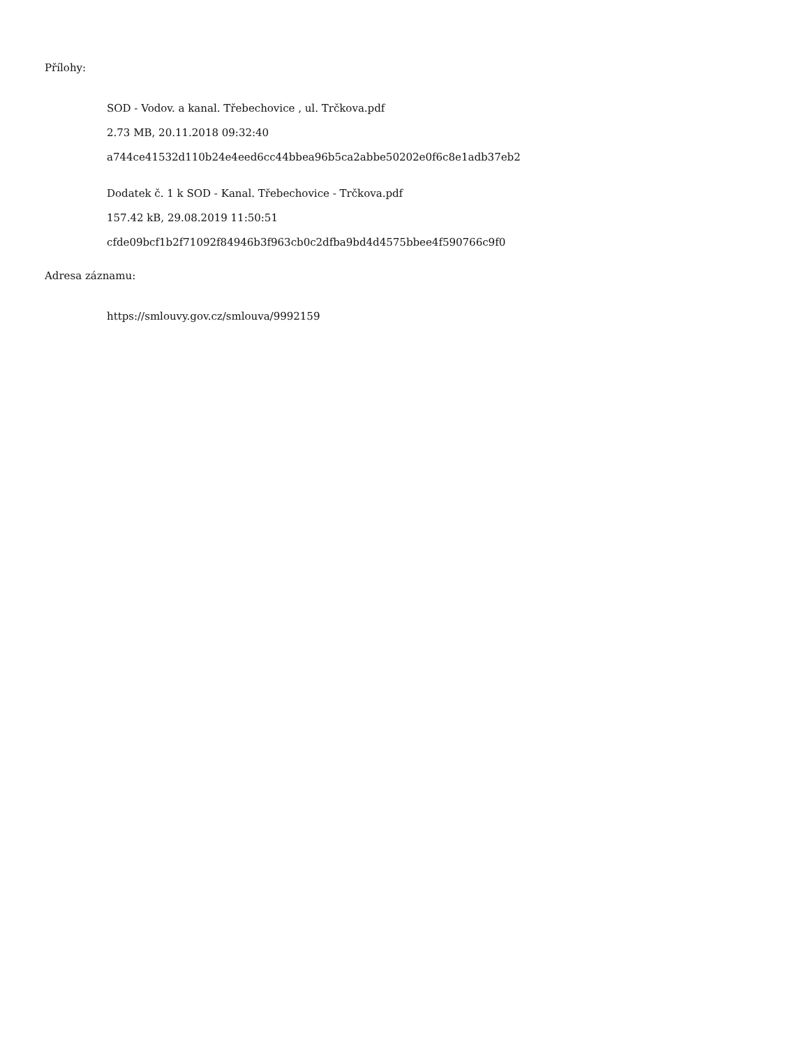Přílohy:
SOD - Vodov. a kanal. Třebechovice , ul. Trčkova.pdf
2.73 MB, 20.11.2018 09:32:40
a744ce41532d110b24e4eed6cc44bbea96b5ca2abbe50202e0f6c8e1adb37eb2
Dodatek č. 1 k SOD - Kanal. Třebechovice - Trčkova.pdf
157.42 kB, 29.08.2019 11:50:51
cfde09bcf1b2f71092f84946b3f963cb0c2dfba9bd4d4575bbee4f590766c9f0
Adresa záznamu:
https://smlouvy.gov.cz/smlouva/9992159